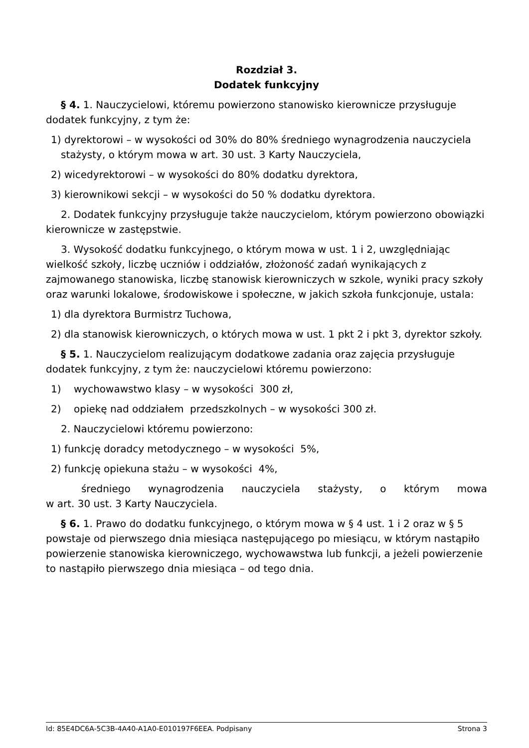Rozdział 3.
Dodatek funkcyjny
§ 4. 1. Nauczycielowi, któremu powierzono stanowisko kierownicze przysługuje dodatek funkcyjny, z tym że:
1) dyrektorowi – w wysokości od 30% do 80% średniego wynagrodzenia nauczyciela stażysty, o którym mowa w art. 30 ust. 3 Karty Nauczyciela,
2) wicedyrektorowi – w wysokości do 80% dodatku dyrektora,
3) kierownikowi sekcji – w wysokości do 50 % dodatku dyrektora.
2. Dodatek funkcyjny przysługuje także nauczycielom, którym powierzono obowiązki kierownicze w zastępstwie.
3. Wysokość dodatku funkcyjnego, o którym mowa w ust. 1 i 2, uwzględniając wielkość szkoły, liczbę uczniów i oddziałów, złożoność zadań wynikających z zajmowanego stanowiska, liczbę stanowisk kierowniczych w szkole, wyniki pracy szkoły oraz warunki lokalowe, środowiskowe i społeczne, w jakich szkoła funkcjonuje, ustala:
1) dla dyrektora Burmistrz Tuchowa,
2) dla stanowisk kierowniczych, o których mowa w ust. 1 pkt 2 i pkt 3, dyrektor szkoły.
§ 5. 1. Nauczycielom realizującym dodatkowe zadania oraz zajęcia przysługuje dodatek funkcyjny, z tym że: nauczycielowi któremu powierzono:
1) wychowawstwo klasy – w wysokości 300 zł,
2) opiekę nad oddziałem przedszkolnych – w wysokości 300 zł.
2. Nauczycielowi któremu powierzono:
1) funkcję doradcy metodycznego – w wysokości 5%,
2) funkcję opiekuna stażu – w wysokości 4%,
średniego wynagrodzenia nauczyciela stażysty, o którym mowa
w art. 30 ust. 3 Karty Nauczyciela.
§ 6. 1. Prawo do dodatku funkcyjnego, o którym mowa w § 4 ust. 1 i 2 oraz w § 5 powstaje od pierwszego dnia miesiąca następującego po miesiącu, w którym nastąpiło powierzenie stanowiska kierowniczego, wychowawstwa lub funkcji, a jeżeli powierzenie to nastąpiło pierwszego dnia miesiąca – od tego dnia.
Id: 85E4DC6A-5C3B-4A40-A1A0-E010197F6EEA. Podpisany Strona 3